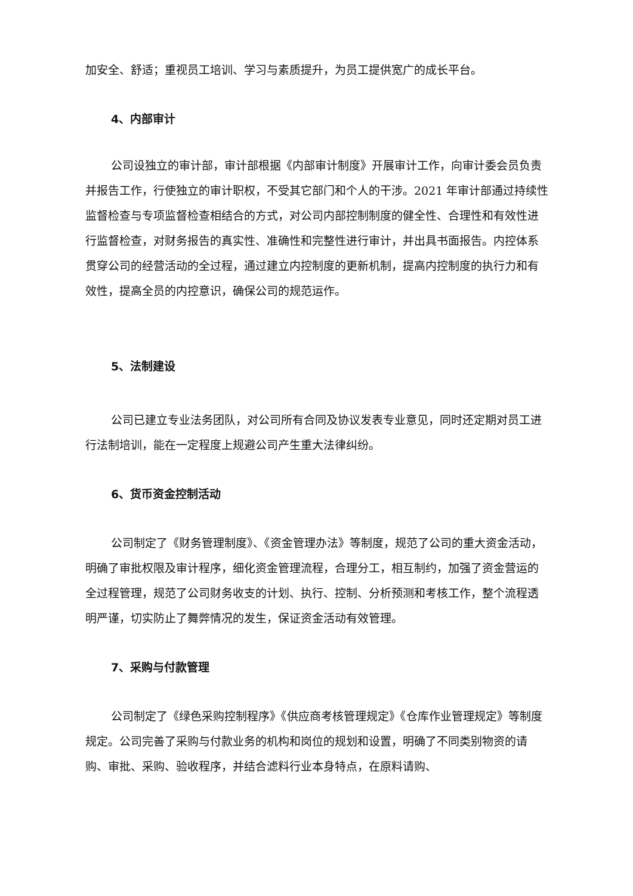加安全、舒适；重视员工培训、学习与素质提升，为员工提供宽广的成长平台。
4、内部审计
公司设独立的审计部，审计部根据《内部审计制度》开展审计工作，向审计委会员负责并报告工作，行使独立的审计职权，不受其它部门和个人的干涉。2021 年审计部通过持续性监督检查与专项监督检查相结合的方式，对公司内部控制制度的健全性、合理性和有效性进行监督检查，对财务报告的真实性、准确性和完整性进行审计，并出具书面报告。内控体系贯穿公司的经营活动的全过程，通过建立内控制度的更新机制，提高内控制度的执行力和有效性，提高全员的内控意识，确保公司的规范运作。
5、法制建设
公司已建立专业法务团队，对公司所有合同及协议发表专业意见，同时还定期对员工进行法制培训，能在一定程度上规避公司产生重大法律纠纷。
6、货币资金控制活动
公司制定了《财务管理制度》、《资金管理办法》等制度，规范了公司的重大资金活动，明确了审批权限及审计程序，细化资金管理流程，合理分工，相互制约，加强了资金营运的全过程管理，规范了公司财务收支的计划、执行、控制、分析预测和考核工作，整个流程透明严谨，切实防止了舞弊情况的发生，保证资金活动有效管理。
7、采购与付款管理
公司制定了《绿色采购控制程序》《供应商考核管理规定》《仓库作业管理规定》等制度规定。公司完善了采购与付款业务的机构和岗位的规划和设置，明确了不同类别物资的请购、审批、采购、验收程序，并结合滤料行业本身特点，在原料请购、